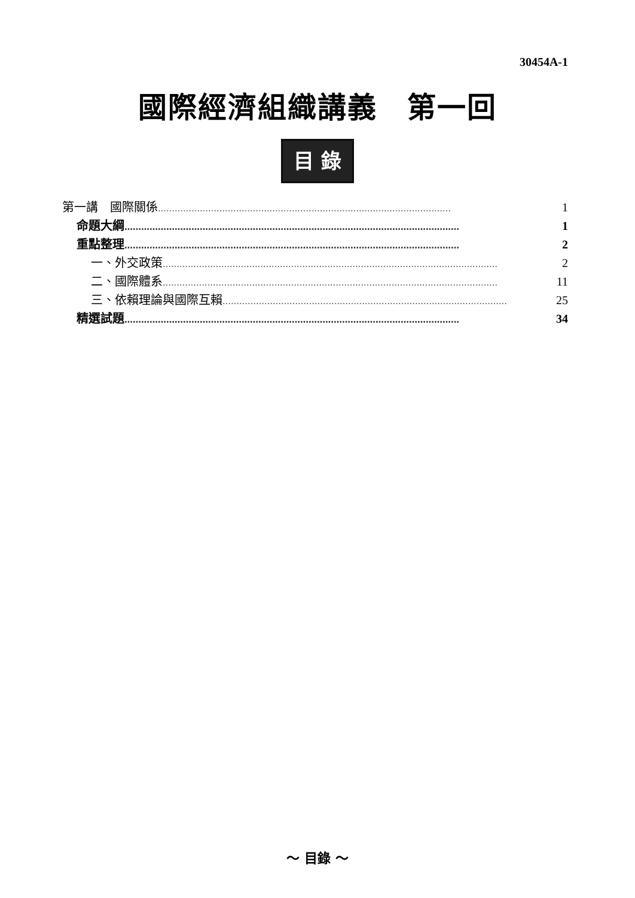30454A-1
國際經濟組織講義　第一回
目 錄
第一講　國際關係 …………………………………………………………………………………………… 1
命題大綱 ………………………………………………………………………………………………………… 1
重點整理 ………………………………………………………………………………………………………… 2
一、外交政策 ………………………………………………………………………………………………………… 2
二、國際體系 ………………………………………………………………………………………………………… 11
三、依賴理論與國際互賴 ………………………………………………………………………………………… 25
精選試題 ………………………………………………………………………………………………………… 34
～ 目錄 ～